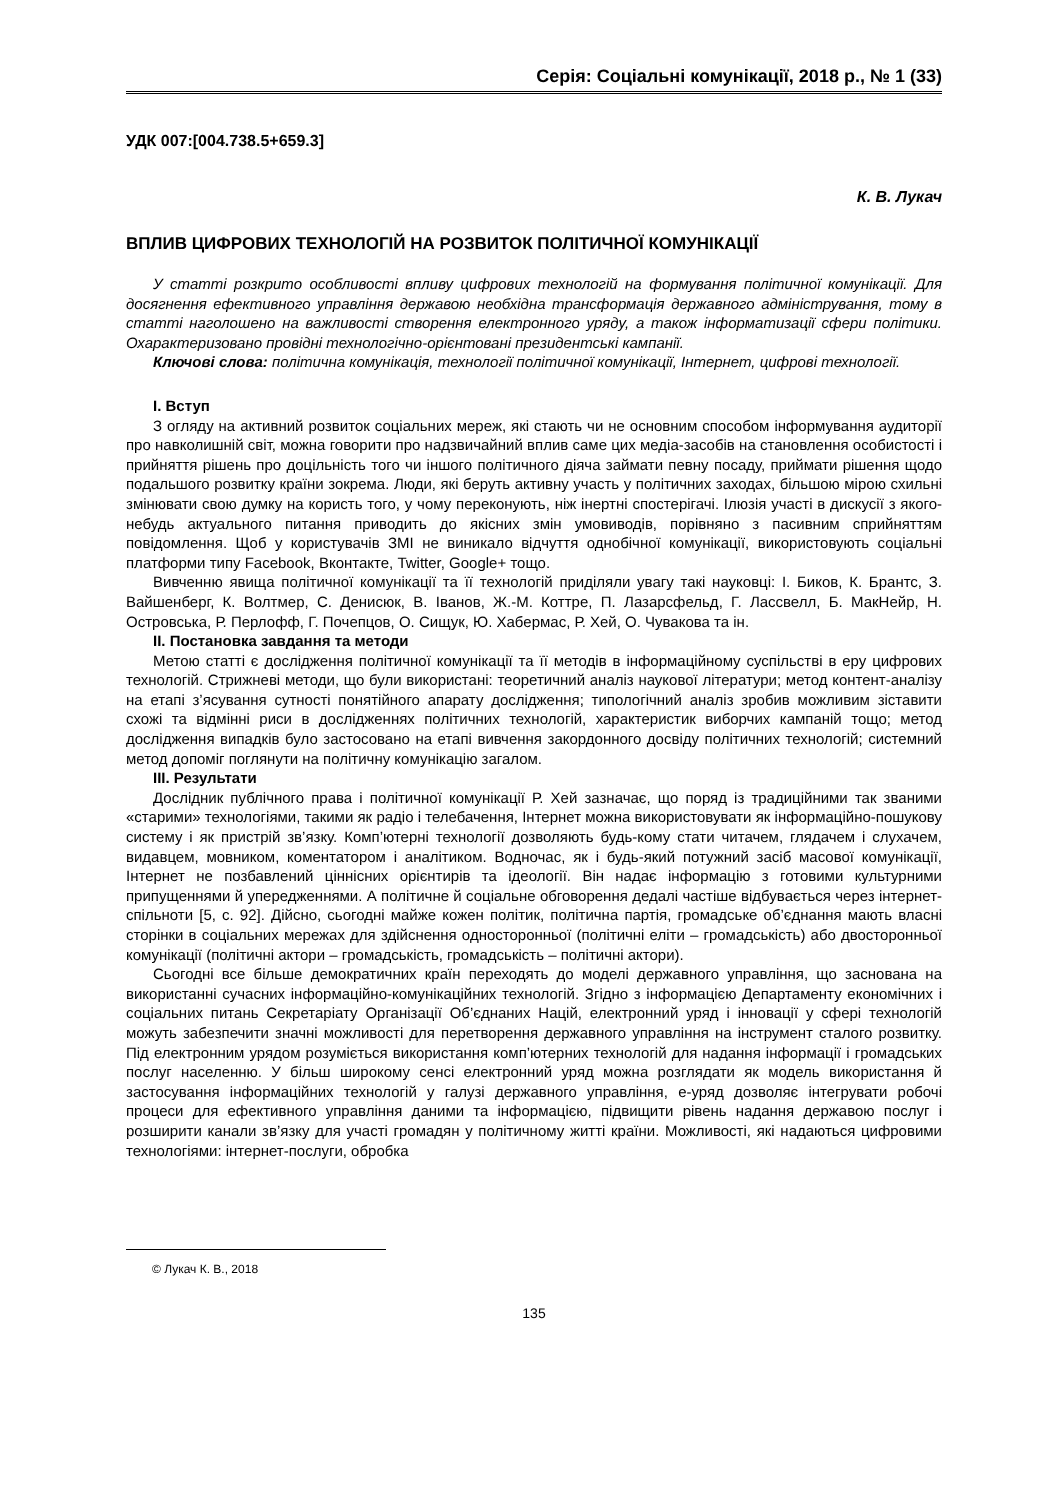Серія: Соціальні комунікації, 2018 р., № 1 (33)
УДК 007:[004.738.5+659.3]
К. В. Лукач
ВПЛИВ ЦИФРОВИХ ТЕХНОЛОГІЙ НА РОЗВИТОК ПОЛІТИЧНОЇ КОМУНІКАЦІЇ
У статті розкрито особливості впливу цифрових технологій на формування політичної комунікації. Для досягнення ефективного управління державою необхідна трансформація державного адміністрування, тому в статті наголошено на важливості створення електронного уряду, а також інформатизації сфери політики. Охарактеризовано провідні технологічно-орієнтовані президентські кампанії.
Ключові слова: політична комунікація, технології політичної комунікації, Інтернет, цифрові технології.
І. Вступ
З огляду на активний розвиток соціальних мереж, які стають чи не основним способом інформування аудиторії про навколишній світ, можна говорити про надзвичайний вплив саме цих медіа-засобів на становлення особистості і прийняття рішень про доцільність того чи іншого політичного діяча займати певну посаду, приймати рішення щодо подальшого розвитку країни зокрема. Люди, які беруть активну участь у політичних заходах, більшою мірою схильні змінювати свою думку на користь того, у чому переконують, ніж інертні спостерігачі. Ілюзія участі в дискусії з якого-небудь актуального питання приводить до якісних змін умовиводів, порівняно з пасивним сприйняттям повідомлення. Щоб у користувачів ЗМІ не виникало відчуття однобічної комунікації, використовують соціальні платформи типу Facebook, Вконтакте, Twitter, Google+ тощо.
Вивченню явища політичної комунікації та її технологій приділяли увагу такі науковці: І. Биков, К. Брантс, З. Вайшенберг, К. Волтмер, С. Денисюк, В. Іванов, Ж.-М. Коттре, П. Лазарсфельд, Г. Лассвелл, Б. МакНейр, Н. Островська, Р. Перлофф, Г. Почепцов, О. Сищук, Ю. Хабермас, Р. Хей, О. Чувакова та ін.
ІІ. Постановка завдання та методи
Метою статті є дослідження політичної комунікації та її методів в інформаційному суспільстві в еру цифрових технологій. Стрижневі методи, що були використані: теоретичний аналіз наукової літератури; метод контент-аналізу на етапі з’ясування сутності понятійного апарату дослідження; типологічний аналіз зробив можливим зіставити схожі та відмінні риси в дослідженнях політичних технологій, характеристик виборчих кампаній тощо; метод дослідження випадків було застосовано на етапі вивчення закордонного досвіду політичних технологій; системний метод допоміг поглянути на політичну комунікацію загалом.
ІІІ. Результати
Дослідник публічного права і політичної комунікації Р. Хей зазначає, що поряд із традиційними так званими «старими» технологіями, такими як радіо і телебачення, Інтернет можна використовувати як інформаційно-пошукову систему і як пристрій зв’язку. Комп’ютерні технології дозволяють будь-кому стати читачем, глядачем і слухачем, видавцем, мовником, коментатором і аналітиком. Водночас, як і будь-який потужний засіб масової комунікації, Інтернет не позбавлений ціннісних орієнтирів та ідеології. Він надає інформацію з готовими культурними припущеннями й упередженнями. А політичне й соціальне обговорення дедалі частіше відбувається через інтернет-спільноти [5, с. 92]. Дійсно, сьогодні майже кожен політик, політична партія, громадське об’єднання мають власні сторінки в соціальних мережах для здійснення односторонньої (політичні еліти – громадськість) або двосторонньої комунікації (політичні актори – громадськість, громадськість – політичні актори).
Сьогодні все більше демократичних країн переходять до моделі державного управління, що заснована на використанні сучасних інформаційно-комунікаційних технологій. Згідно з інформацією Департаменту економічних і соціальних питань Секретаріату Організації Об’єднаних Націй, електронний уряд і інновації у сфері технологій можуть забезпечити значні можливості для перетворення державного управління на інструмент сталого розвитку. Під електронним урядом розуміється використання комп’ютерних технологій для надання інформації і громадських послуг населенню. У більш широкому сенсі електронний уряд можна розглядати як модель використання й застосування інформаційних технологій у галузі державного управління, е-уряд дозволяє інтегрувати робочі процеси для ефективного управління даними та інформацією, підвищити рівень надання державою послуг і розширити канали зв’язку для участі громадян у політичному житті країни. Можливості, які надаються цифровими технологіями: інтернет-послуги, обробка
© Лукач К. В., 2018
135